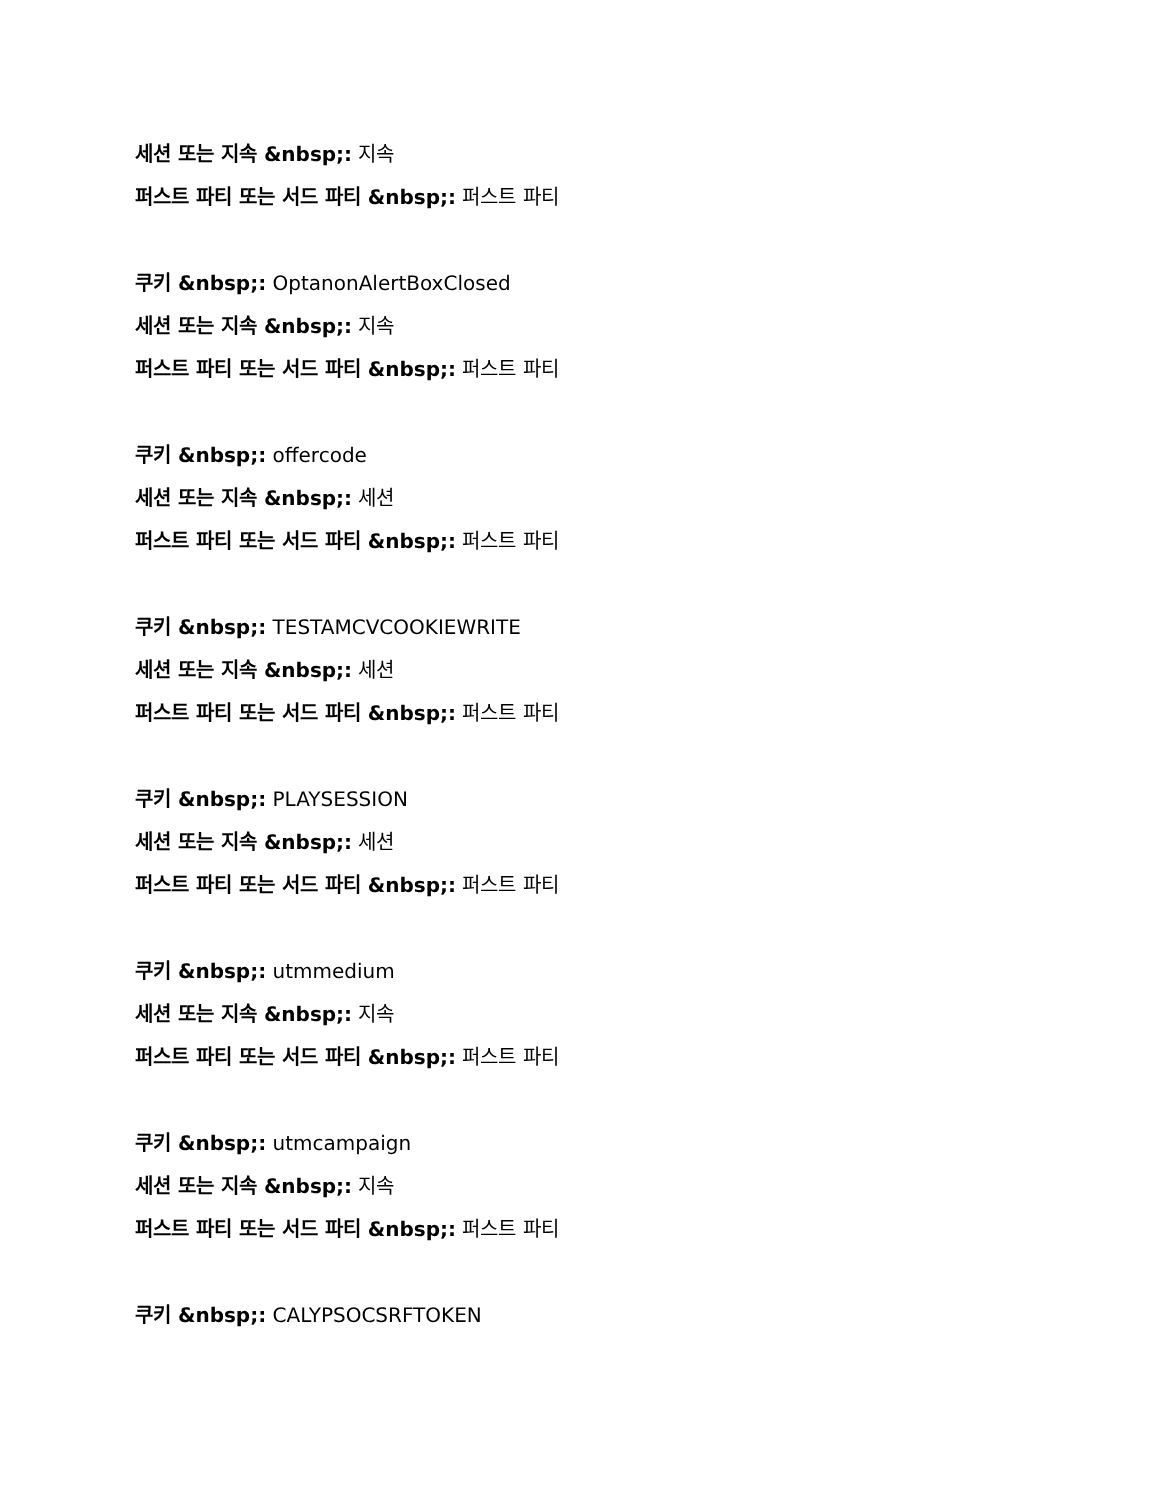세션 또는 지속 &nbsp;: 지속
퍼스트 파티 또는 서드 파티 &nbsp;: 퍼스트 파티
쿠키 &nbsp;: OptanonAlertBoxClosed
세션 또는 지속 &nbsp;: 지속
퍼스트 파티 또는 서드 파티 &nbsp;: 퍼스트 파티
쿠키 &nbsp;: offercode
세션 또는 지속 &nbsp;: 세션
퍼스트 파티 또는 서드 파티 &nbsp;: 퍼스트 파티
쿠키 &nbsp;: TESTAMCVCOOKIEWRITE
세션 또는 지속 &nbsp;: 세션
퍼스트 파티 또는 서드 파티 &nbsp;: 퍼스트 파티
쿠키 &nbsp;: PLAYSESSION
세션 또는 지속 &nbsp;: 세션
퍼스트 파티 또는 서드 파티 &nbsp;: 퍼스트 파티
쿠키 &nbsp;: utmmedium
세션 또는 지속 &nbsp;: 지속
퍼스트 파티 또는 서드 파티 &nbsp;: 퍼스트 파티
쿠키 &nbsp;: utmcampaign
세션 또는 지속 &nbsp;: 지속
퍼스트 파티 또는 서드 파티 &nbsp;: 퍼스트 파티
쿠키 &nbsp;: CALYPSOCSRFTOKEN